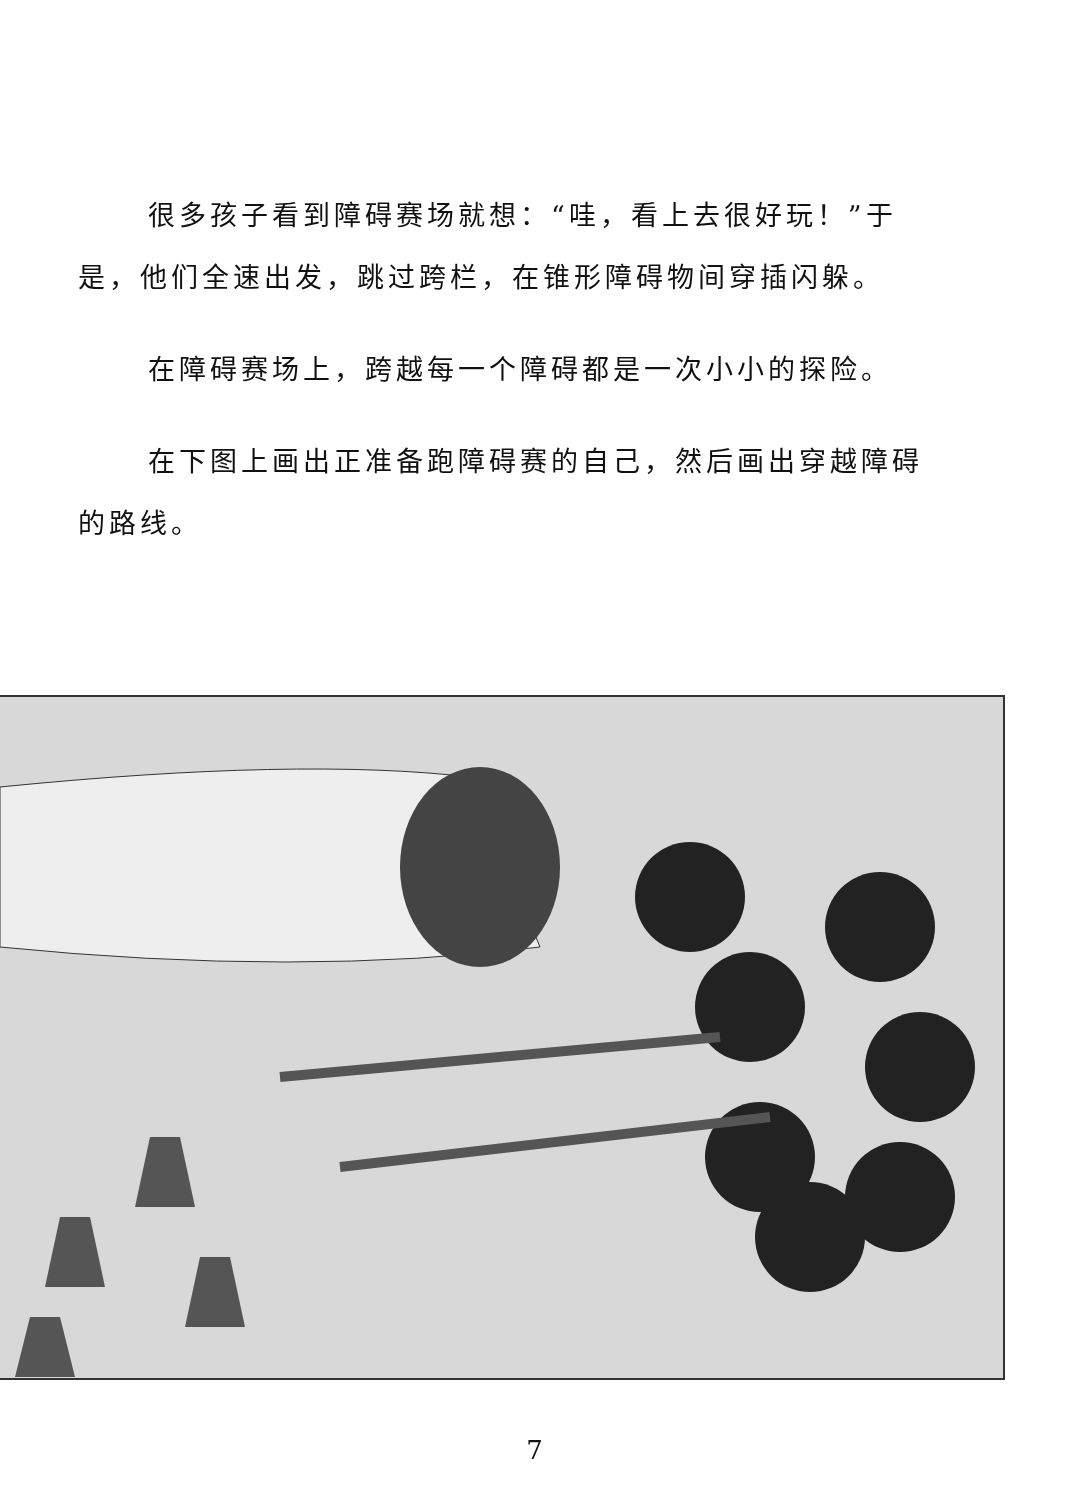很多孩子看到障碍赛场就想：“哇，看上去很好玩！”于是，他们全速出发，跳过跨栏，在锥形障碍物间穿插闪躲。
在障碍赛场上，跨越每一个障碍都是一次小小的探险。
在下图上画出正准备跑障碍赛的自己，然后画出穿越障碍的路线。
7